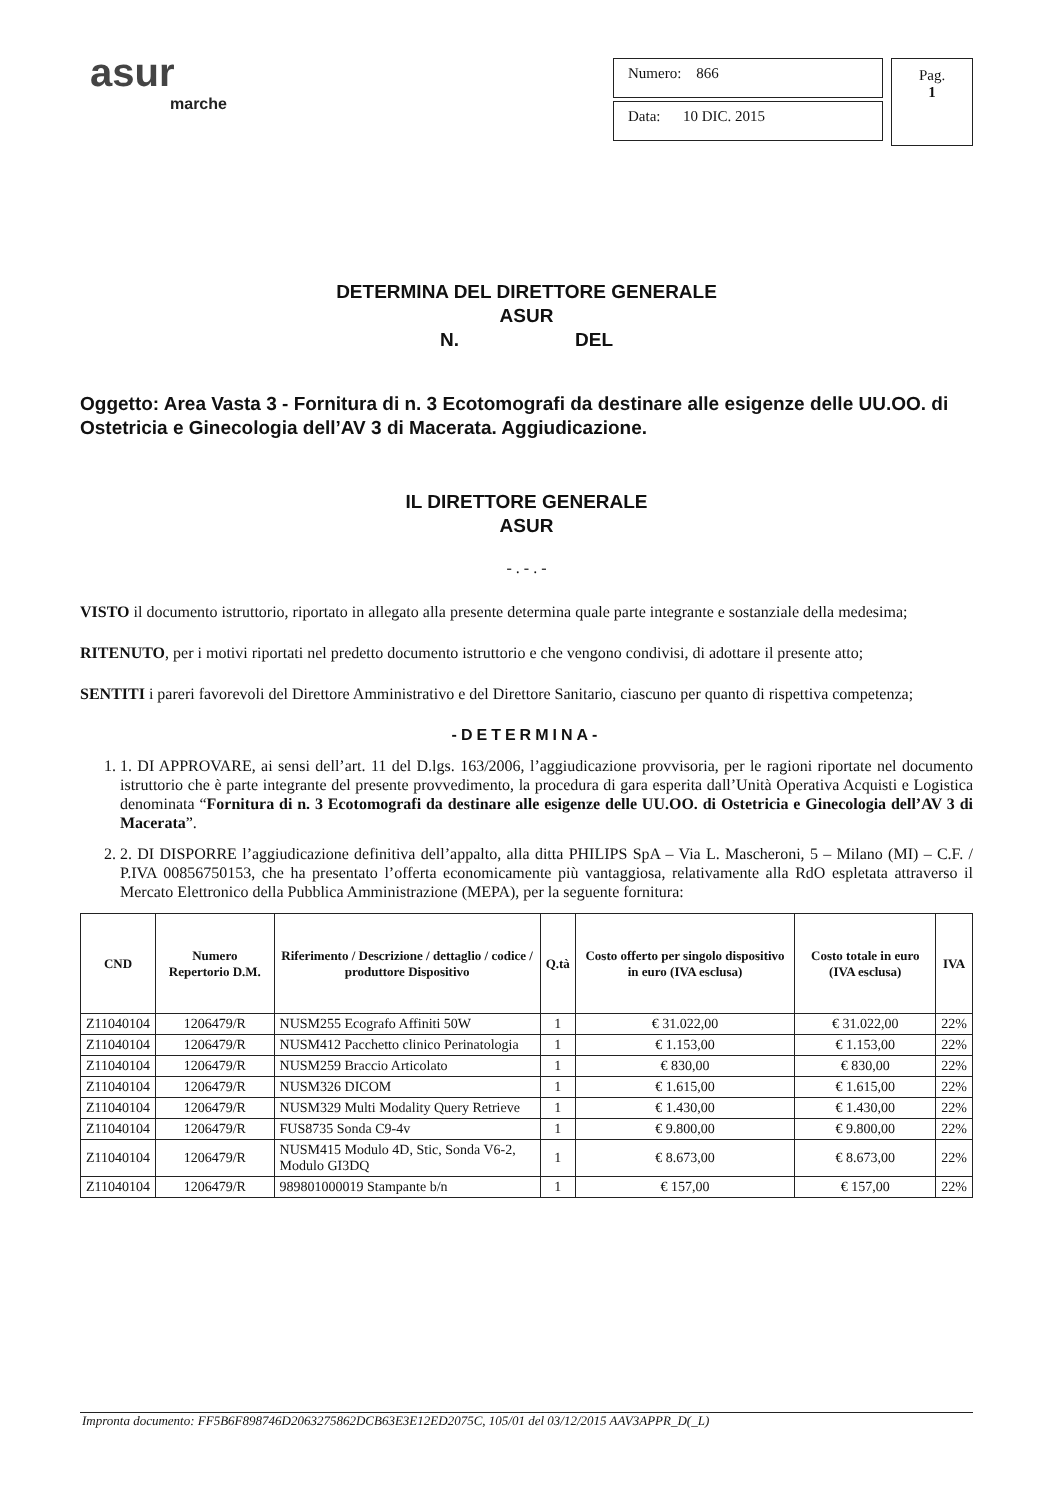asur
marche
Numero: 866
Data: 10 DIC. 2015
Pag.
1
DETERMINA DEL DIRETTORE GENERALE
ASUR
N. DEL
Oggetto: Area Vasta 3 - Fornitura di n. 3 Ecotomografi da destinare alle esigenze delle UU.OO. di Ostetricia e Ginecologia dell’AV 3 di Macerata. Aggiudicazione.
IL DIRETTORE GENERALE
ASUR
- . - . -
VISTO il documento istruttorio, riportato in allegato alla presente determina quale parte integrante e sostanziale della medesima;
RITENUTO, per i motivi riportati nel predetto documento istruttorio e che vengono condivisi, di adottare il presente atto;
SENTITI i pareri favorevoli del Direttore Amministrativo e del Direttore Sanitario, ciascuno per quanto di rispettiva competenza;
-DETERMINA-
1. 1. DI APPROVARE, ai sensi dell’art. 11 del D.lgs. 163/2006, l’aggiudicazione provvisoria, per le ragioni riportate nel documento istruttorio che è parte integrante del presente provvedimento, la procedura di gara esperita dall’Unità Operativa Acquisti e Logistica denominata “Fornitura di n. 3 Ecotomografi da destinare alle esigenze delle UU.OO. di Ostetricia e Ginecologia dell’AV 3 di Macerata”.
2. 2. DI DISPORRE l’aggiudicazione definitiva dell’appalto, alla ditta PHILIPS SpA – Via L. Mascheroni, 5 – Milano (MI) – C.F. / P.IVA 00856750153, che ha presentato l’offerta economicamente più vantaggiosa, relativamente alla RdO espletata attraverso il Mercato Elettronico della Pubblica Amministrazione (MEPA), per la seguente fornitura:
| CND | Numero Repertorio D.M. | Riferimento / Descrizione / dettaglio / codice / produttore Dispositivo | Q.tà | Costo offerto per singolo dispositivo in euro (IVA esclusa) | Costo totale in euro (IVA esclusa) | IVA |
| --- | --- | --- | --- | --- | --- | --- |
| Z11040104 | 1206479/R | NUSM255 Ecografo Affiniti 50W | 1 | € 31.022,00 | € 31.022,00 | 22% |
| Z11040104 | 1206479/R | NUSM412 Pacchetto clinico Perinatologia | 1 | € 1.153,00 | € 1.153,00 | 22% |
| Z11040104 | 1206479/R | NUSM259 Braccio Articolato | 1 | € 830,00 | € 830,00 | 22% |
| Z11040104 | 1206479/R | NUSM326 DICOM | 1 | € 1.615,00 | € 1.615,00 | 22% |
| Z11040104 | 1206479/R | NUSM329 Multi Modality Query Retrieve | 1 | € 1.430,00 | € 1.430,00 | 22% |
| Z11040104 | 1206479/R | FUS8735 Sonda C9-4v | 1 | € 9.800,00 | € 9.800,00 | 22% |
| Z11040104 | 1206479/R | NUSM415 Modulo 4D, Stic, Sonda V6-2, Modulo GI3DQ | 1 | € 8.673,00 | € 8.673,00 | 22% |
| Z11040104 | 1206479/R | 989801000019 Stampante b/n | 1 | € 157,00 | € 157,00 | 22% |
Impronta documento: FF5B6F898746D2063275862DCB63E3E12ED2075C, 105/01 del 03/12/2015 AAV3APPR_D(_L)